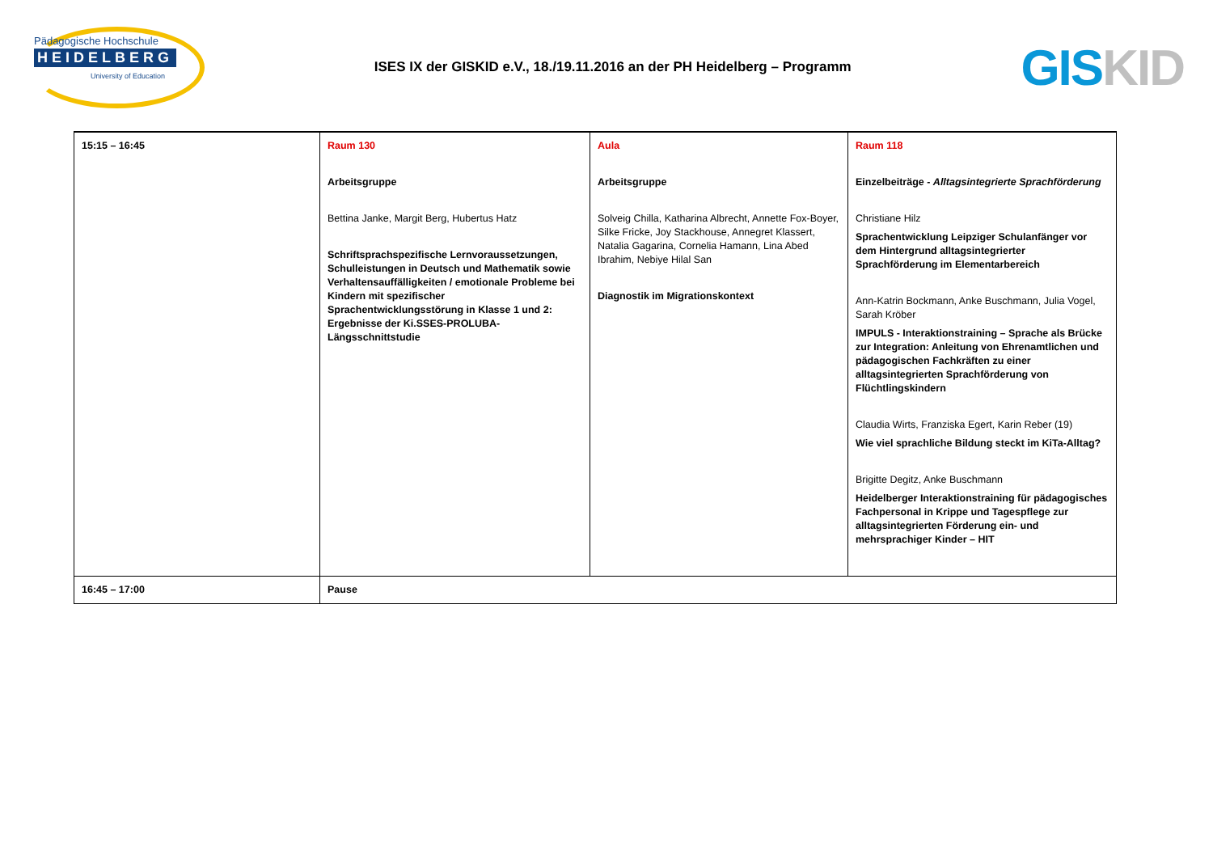Pädagogische Hochschule
HEIDELBERG
University of Education
ISES IX der GISKID e.V., 18./19.11.2016 an der PH Heidelberg – Programm
GIS KID
| 15:15 – 16:45 | Raum 130 Arbeitsgruppe Bettina Janke, Margit Berg, Hubertus Hatz Schriftsprachspezifische Lernvoraussetzungen, Schulleistungen in Deutsch und Mathematik sowie Verhaltensauffälligkeiten / emotionale Probleme bei Kindern mit spezifischer Sprachentwicklungsstörung in Klasse 1 und 2: Ergebnisse der Ki.SSES-PROLUBA-Längsschnittstudie | Aula Arbeitsgruppe Solveig Chilla, Katharina Albrecht, Annette Fox-Boyer, Silke Fricke, Joy Stackhouse, Annegret Klassert, Natalia Gagarina, Cornelia Hamann, Lina Abed Ibrahim, Nebiye Hilal San Diagnostik im Migrationskontext | Raum 118 Einzelbeiträge - Alltagsintegrierte Sprachförderung Christiane Hilz Sprachentwicklung Leipziger Schulanfänger vor dem Hintergrund alltagsintegrierter Sprachförderung im Elementarbereich Ann-Katrin Bockmann, Anke Buschmann, Julia Vogel, Sarah Kröber IMPULS - Interaktionstraining – Sprache als Brücke zur Integration: Anleitung von Ehrenamtlichen und pädagogischen Fachkräften zu einer alltagsintegrierten Sprachförderung von Flüchtlingskindern Claudia Wirts, Franziska Egert, Karin Reber (19) Wie viel sprachliche Bildung steckt im KiTa-Alltag? Brigitte Degitz, Anke Buschmann Heidelberger Interaktionstraining für pädagogisches Fachpersonal in Krippe und Tagespflege zur alltagsintegrierten Förderung ein- und mehrsprachiger Kinder – HIT |
| 16:45 – 17:00 | Pause | | |